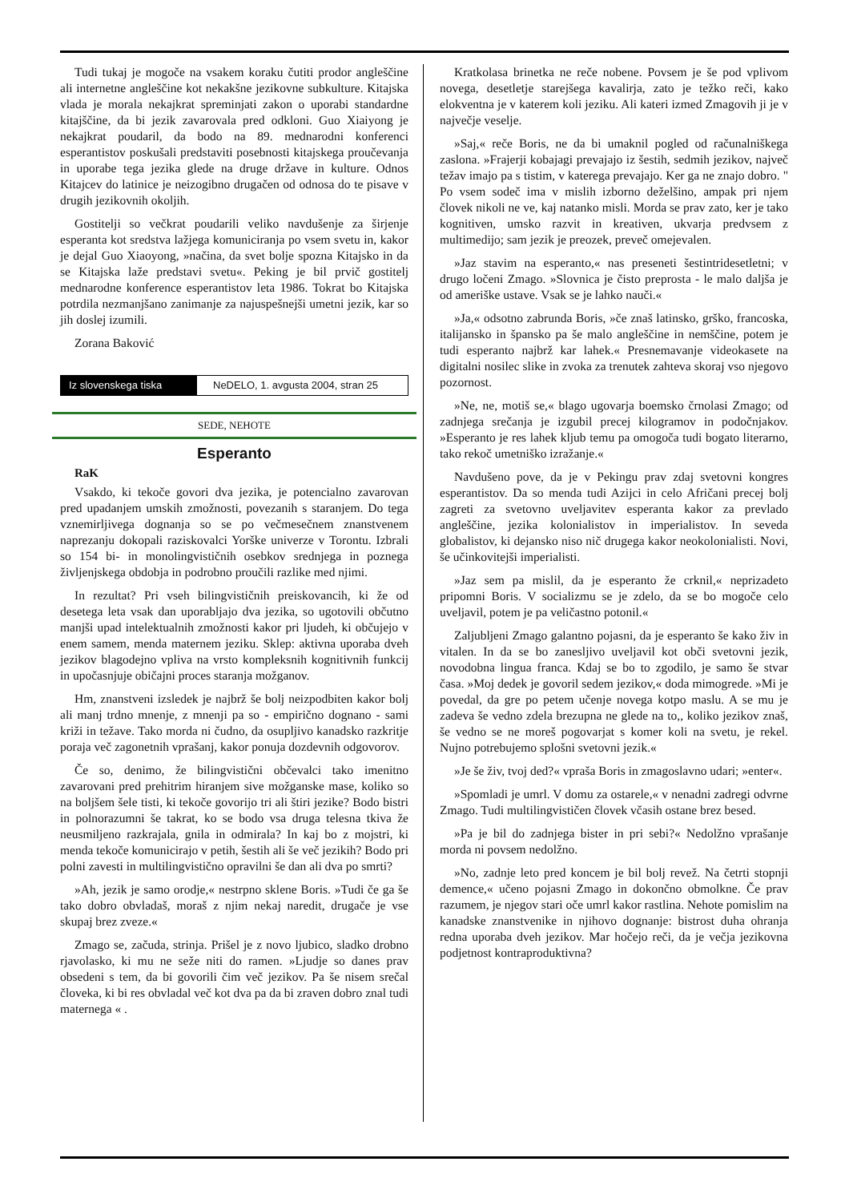Tudi tukaj je mogoče na vsakem koraku čutiti prodor angleščine ali internetne angleščine kot nekakšne jezikovne subkulture. Kitajska vlada je morala nekajkrat spreminjati zakon o uporabi standardne kitajščine, da bi jezik zavarovala pred odkloni. Guo Xiaiyong je nekajkrat poudaril, da bodo na 89. mednarodni konferenci esperantistov poskušali predstaviti posebnosti kitajskega proučevanja in uporabe tega jezika glede na druge države in kulture. Odnos Kitajcev do latinice je neizogibno drugačen od odnosa do te pisave v drugih jezikovnih okoljih.
Gostitelji so večkrat poudarili veliko navdušenje za širjenje esperanta kot sredstva lažjega komuniciranja po vsem svetu in, kakor je dejal Guo Xiaoyong, »načina, da svet bolje spozna Kitajsko in da se Kitajska laže predstavi svetu«. Peking je bil prvič gostitelj mednarodne konference esperantistov leta 1986. Tokrat bo Kitajska potrdila nezmanjšano zanimanje za najuspešnejši umetni jezik, kar so jih doslej izumili.
Zorana Baković
Iz slovenskega tiska
NeDELO, 1. avgusta 2004, stran 25
SEDE, NEHOTE
Esperanto
RaK
Vsakdo, ki tekoče govori dva jezika, je potencialno zavarovan pred upadanjem umskih zmožnosti, povezanih s staranjem. Do tega vznemirljivega dognanja so se po večmesečnem znanstvenem naprezanju dokopali raziskovalci Yorške univerze v Torontu. Izbrali so 154 bi- in monolingvističnih osebkov srednjega in poznega življenjskega obdobja in podrobno proučili razlike med njimi.
In rezultat? Pri vseh bilingvističnih preiskovancih, ki že od desetega leta vsak dan uporabljajo dva jezika, so ugotovili občutno manjši upad intelektualnih zmožnosti kakor pri ljudeh, ki občujejo v enem samem, menda maternem jeziku. Sklep: aktivna uporaba dveh jezikov blagodejno vpliva na vrsto kompleksnih kognitivnih funkcij in upočasnjuje običajni proces staranja možganov.
Hm, znanstveni izsledek je najbrž še bolj neizpodbiten kakor bolj ali manj trdno mnenje, z mnenji pa so - empirično dognano - sami križi in težave. Tako morda ni čudno, da osupljivo kanadsko razkritje poraja več zagonetnih vprašanj, kakor ponuja dozdevnih odgovorov.
Če so, denimo, že bilingvistični občevalci tako imenitno zavarovani pred prehitrim hiranjem sive možganske mase, koliko so na boljšem šele tisti, ki tekoče govorijo tri ali štiri jezike? Bodo bistri in polnorazumni še takrat, ko se bodo vsa druga telesna tkiva že neusmiljeno razkrajala, gnila in odmirala? In kaj bo z mojstri, ki menda tekoče komunicirajo v petih, šestih ali še več jezikih? Bodo pri polni zavesti in multilingvistično opravilni še dan ali dva po smrti?
»Ah, jezik je samo orodje,« nestrpno sklene Boris. »Tudi če ga še tako dobro obvladaš, moraš z njim nekaj naredit, drugače je vse skupaj brez zveze.«
Zmago se, začuda, strinja. Prišel je z novo ljubico, sladko drobno rjavolasko, ki mu ne seže niti do ramen. »Ljudje so danes prav obsedeni s tem, da bi govorili čim več jezikov. Pa še nisem srečal človeka, ki bi res obvladal več kot dva pa da bi zraven dobro znal tudi maternega « .
Kratkolasa brinetka ne reče nobene. Povsem je še pod vplivom novega, desetletje starejšega kavalirja, zato je težko reči, kako elokventna je v katerem koli jeziku. Ali kateri izmed Zmagovih ji je v največje veselje.
»Saj,« reče Boris, ne da bi umaknil pogled od računalniškega zaslona. »Frajerji kobajagi prevajajo iz šestih, sedmih jezikov, največ težav imajo pa s tistim, v katerega prevajajo. Ker ga ne znajo dobro. " Po vsem sodeč ima v mislih izborno deželšino, ampak pri njem človek nikoli ne ve, kaj natanko misli. Morda se prav zato, ker je tako kognitiven, umsko razvit in kreativen, ukvarja predvsem z multimedijo; sam jezik je preozek, preveč omejevalen.
»Jaz stavim na esperanto,« nas preseneti šestintridesetletni; v drugo ločeni Zmago. »Slovnica je čisto preprosta - le malo daljša je od ameriške ustave. Vsak se je lahko nauči.«
»Ja,« odsotno zabrunda Boris, »če znaš latinsko, grško, francoska, italijansko in špansko pa še malo angleščine in nemščine, potem je tudi esperanto najbrž kar lahek.« Presnemavanje videokasete na digitalni nosilec slike in zvoka za trenutek zahteva skoraj vso njegovo pozornost.
»Ne, ne, motiš se,« blago ugovarja boemsko črnolasi Zmago; od zadnjega srečanja je izgubil precej kilogramov in podočnjakov. »Esperanto je res lahek kljub temu pa omogoča tudi bogato literarno, tako rekoč umetniško izražanje.«
Navdušeno pove, da je v Pekingu prav zdaj svetovni kongres esperantistov. Da so menda tudi Azijci in celo Afričani precej bolj zagreti za svetovno uveljavitev esperanta kakor za prevlado angleščine, jezika kolonialistov in imperialistov. In seveda globalistov, ki dejansko niso nič drugega kakor neokolonialisti. Novi, še učinkovitejši imperialisti.
»Jaz sem pa mislil, da je esperanto že crknil,« neprizadeto pripomni Boris. V socializmu se je zdelo, da se bo mogoče celo uveljavil, potem je pa veličastno potonil.«
Zaljubljeni Zmago galantno pojasni, da je esperanto še kako živ in vitalen. In da se bo zanesljivo uveljavil kot obči svetovni jezik, novodobna lingua franca. Kdaj se bo to zgodilo, je samo še stvar časa. »Moj dedek je govoril sedem jezikov,« doda mimogrede. »Mi je povedal, da gre po petem učenje novega kotpo maslu. A se mu je zadeva še vedno zdela brezupna ne glede na to,, koliko jezikov znaš, še vedno se ne moreš pogovarjat s komer koli na svetu, je rekel. Nujno potrebujemo splošni svetovni jezik.«
»Je še živ, tvoj ded?« vpraša Boris in zmagoslavno udari; »enter«.
»Spomladi je umrl. V domu za ostarele,« v nenadni zadregi odvrne Zmago. Tudi multilingvističen človek včasih ostane brez besed.
»Pa je bil do zadnjega bister in pri sebi?« Nedolžno vprašanje morda ni povsem nedolžno.
»No, zadnje leto pred koncem je bil bolj revež. Na četrti stopnji demence,« učeno pojasni Zmago in dokončno obmolkne. Če prav razumem, je njegov stari oče umrl kakor rastlina. Nehote pomislim na kanadske znanstvenike in njihovo dognanje: bistrost duha ohranja redna uporaba dveh jezikov. Mar hočejo reči, da je večja jezikovna podjetnost kontraproduktivna?